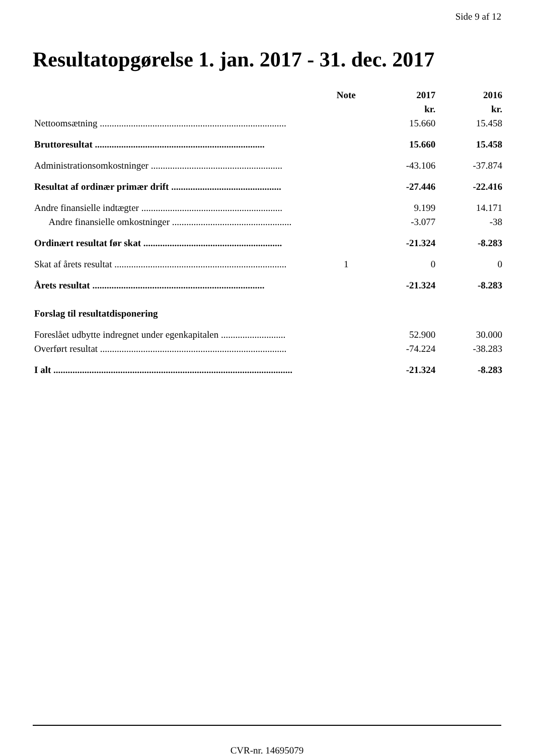Side 9 af 12
Resultatopgørelse 1. jan. 2017 - 31. dec. 2017
| | Note | 2017 | 2016 |
| --- | --- | --- | --- |
| | | kr. | kr. |
| Nettoomsætning .............................................................................. | | 15.660 | 15.458 |
| Bruttoresultat ....................................................................... | | 15.660 | 15.458 |
| Administrationsomkostninger ....................................................... | | -43.106 | -37.874 |
| Resultat af ordinær primær drift .............................................. | | -27.446 | -22.416 |
| Andre finansielle indtægter ........................................................... | | 9.199 | 14.171 |
| Andre finansielle omkostninger .................................................. | | -3.077 | -38 |
| Ordinært resultat før skat .......................................................... | | -21.324 | -8.283 |
| Skat af årets resultat ........................................................................ | 1 | 0 | 0 |
| Årets resultat ........................................................................ | | -21.324 | -8.283 |
| Forslag til resultatdisponering | | | |
| Foreslået udbytte indregnet under egenkapitalen ........................... | | 52.900 | 30.000 |
| Overført resultat .............................................................................. | | -74.224 | -38.283 |
| I alt .................................................................................................... | | -21.324 | -8.283 |
CVR-nr. 14695079